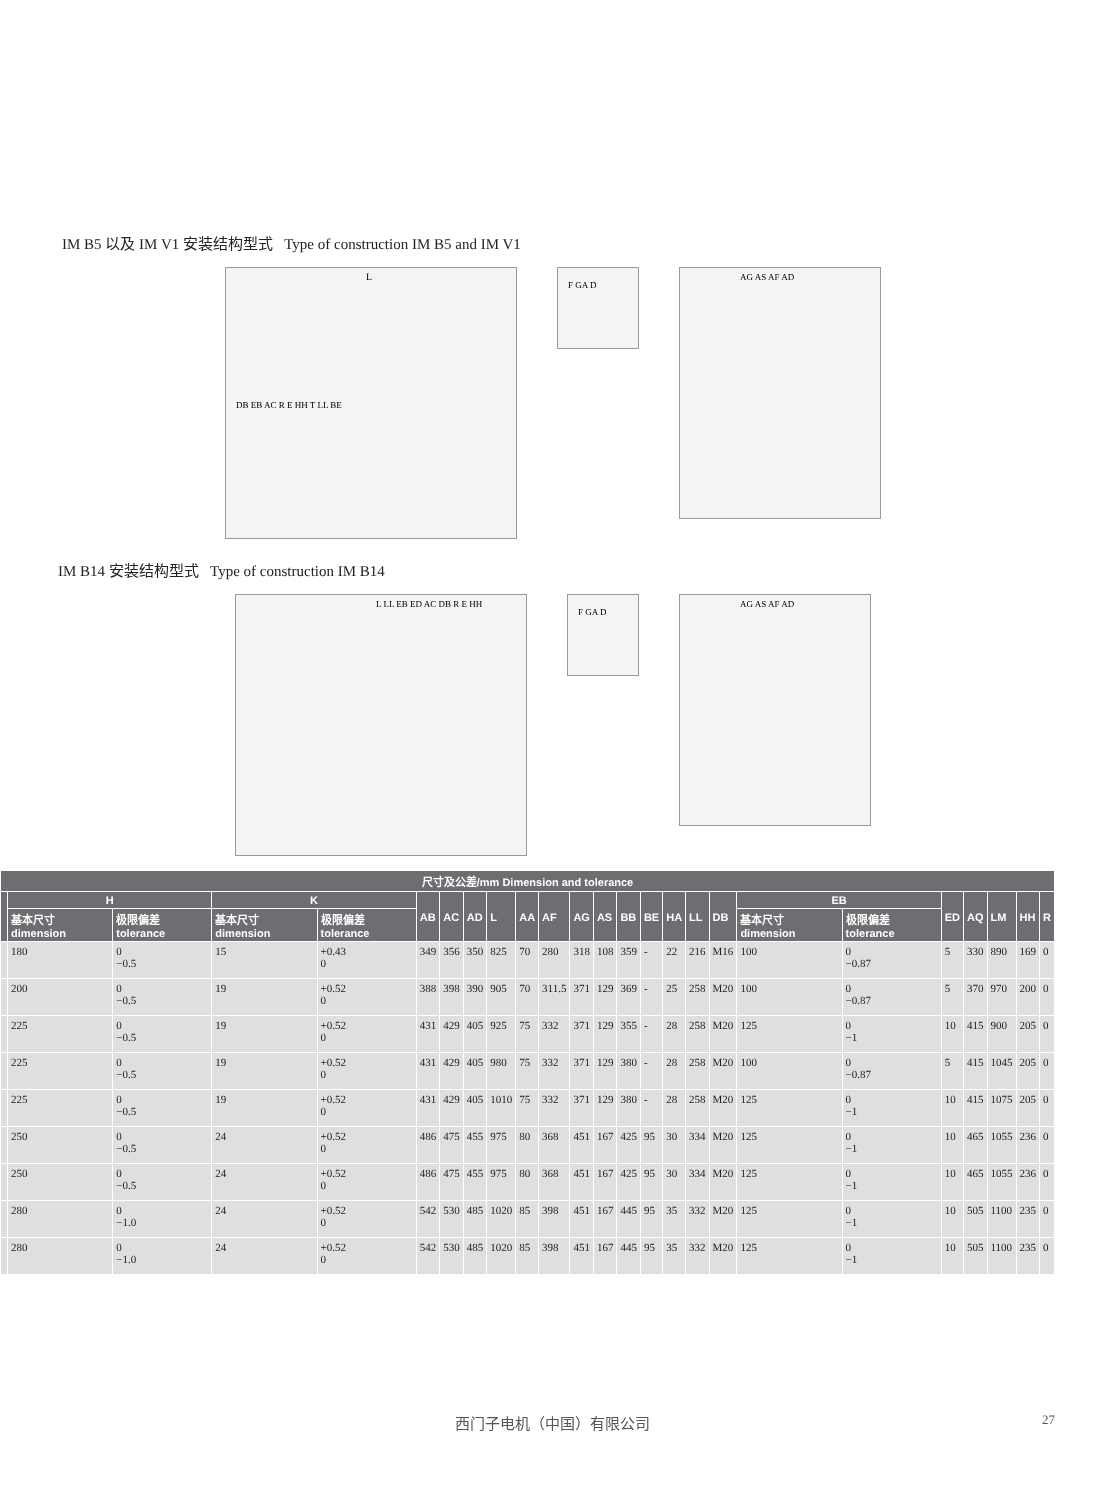IM B5 以及 IM V1 安装结构型式 Type of construction IM B5 and IM V1
L
DB EB AC R E HH T LL BE
F GA D
AG AS AF AD
IM B14 安装结构型式 Type of construction IM B14
L LL EB ED AC DB R E HH
F GA D
AG AS AF AD
| 尺寸及公差/mm Dimension and tolerance | | | | | | | | | | | | | | | | | | | | | | | | |
| --- | --- | --- | --- | --- | --- | --- | --- | --- | --- | --- | --- | --- | --- | --- | --- | --- | --- | --- | --- | --- | --- | --- | --- | --- |
| | H | | K | | AB | AC | AD | L | AA | AF | AG | AS | BB | BE | HA | LL | DB | EB | | ED | AQ | LM | HH | R |
| | 基本尺寸 dimension | 极限偏差 tolerance | 基本尺寸 dimension | 极限偏差 tolerance | | | | | | | | | | | | | | 基本尺寸 dimension | 极限偏差 tolerance | | | | | |
| | 180 | 0 −0.5 | 15 | +0.43 0 | 349 | 356 | 350 | 825 | 70 | 280 | 318 | 108 | 359 | - | 22 | 216 | M16 | 100 | 0 −0.87 | 5 | 330 | 890 | 169 | 0 |
| | 200 | 0 −0.5 | 19 | +0.52 0 | 388 | 398 | 390 | 905 | 70 | 311.5 | 371 | 129 | 369 | - | 25 | 258 | M20 | 100 | 0 −0.87 | 5 | 370 | 970 | 200 | 0 |
| | 225 | 0 −0.5 | 19 | +0.52 0 | 431 | 429 | 405 | 925 | 75 | 332 | 371 | 129 | 355 | - | 28 | 258 | M20 | 125 | 0 −1 | 10 | 415 | 900 | 205 | 0 |
| | 225 | 0 −0.5 | 19 | +0.52 0 | 431 | 429 | 405 | 980 | 75 | 332 | 371 | 129 | 380 | - | 28 | 258 | M20 | 100 | 0 −0.87 | 5 | 415 | 1045 | 205 | 0 |
| | 225 | 0 −0.5 | 19 | +0.52 0 | 431 | 429 | 405 | 1010 | 75 | 332 | 371 | 129 | 380 | - | 28 | 258 | M20 | 125 | 0 −1 | 10 | 415 | 1075 | 205 | 0 |
| | 250 | 0 −0.5 | 24 | +0.52 0 | 486 | 475 | 455 | 975 | 80 | 368 | 451 | 167 | 425 | 95 | 30 | 334 | M20 | 125 | 0 −1 | 10 | 465 | 1055 | 236 | 0 |
| | 250 | 0 −0.5 | 24 | +0.52 0 | 486 | 475 | 455 | 975 | 80 | 368 | 451 | 167 | 425 | 95 | 30 | 334 | M20 | 125 | 0 −1 | 10 | 465 | 1055 | 236 | 0 |
| | 280 | 0 −1.0 | 24 | +0.52 0 | 542 | 530 | 485 | 1020 | 85 | 398 | 451 | 167 | 445 | 95 | 35 | 332 | M20 | 125 | 0 −1 | 10 | 505 | 1100 | 235 | 0 |
| | 280 | 0 −1.0 | 24 | +0.52 0 | 542 | 530 | 485 | 1020 | 85 | 398 | 451 | 167 | 445 | 95 | 35 | 332 | M20 | 125 | 0 −1 | 10 | 505 | 1100 | 235 | 0 |
西门子电机（中国）有限公司 27